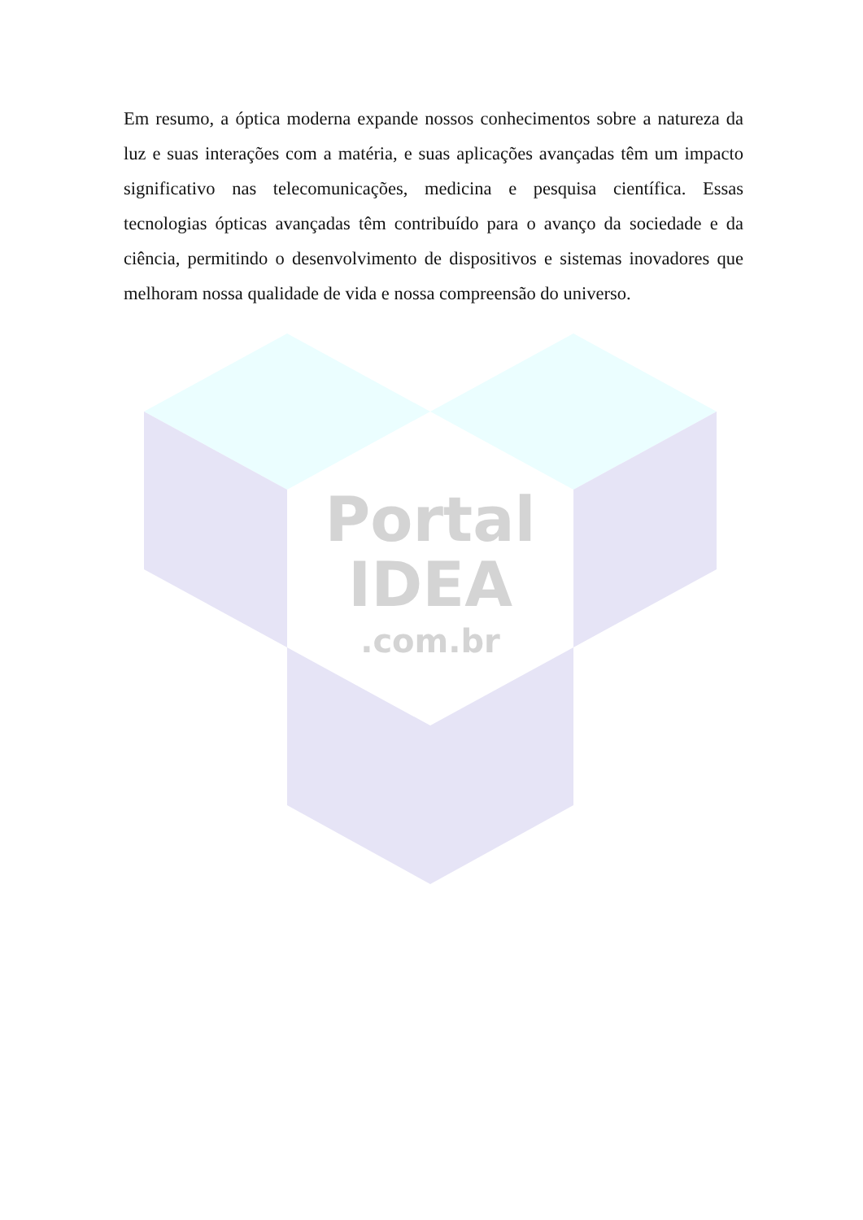Portal
IDEA
.com.br
Em resumo, a óptica moderna expande nossos conhecimentos sobre a natureza da luz e suas interações com a matéria, e suas aplicações avançadas têm um impacto significativo nas telecomunicações, medicina e pesquisa científica. Essas tecnologias ópticas avançadas têm contribuído para o avanço da sociedade e da ciência, permitindo o desenvolvimento de dispositivos e sistemas inovadores que melhoram nossa qualidade de vida e nossa compreensão do universo.